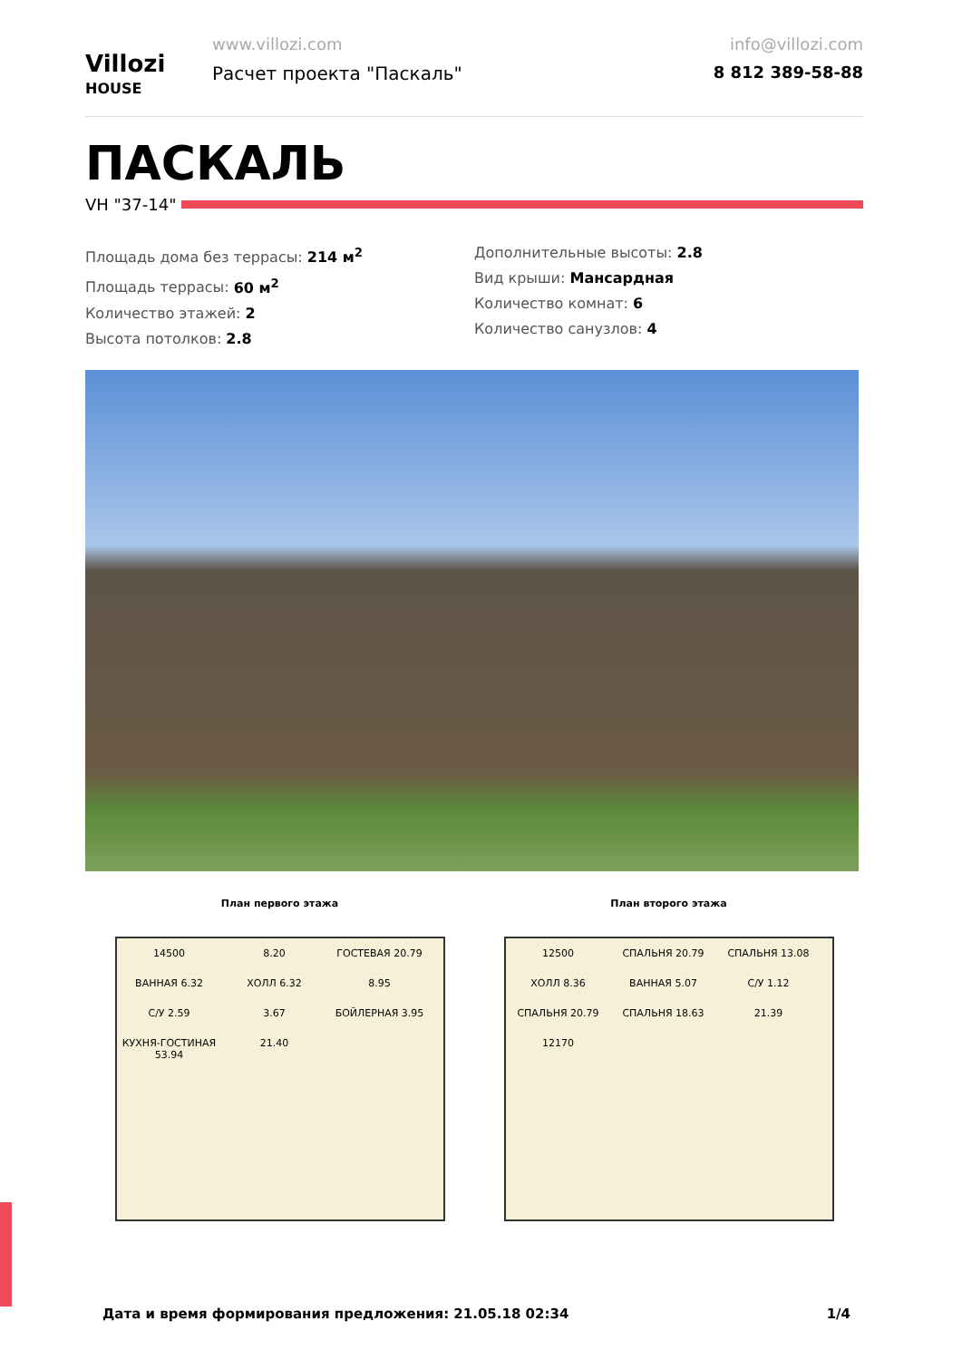Villozi
HOUSE
www.villozi.com
Расчет проекта "Паскаль"
info@villozi.com
8 812 389-58-88
ПАСКАЛЬ
VH "37-14"
Площадь дома без террасы: 214 м<sup>2</sup>
Площадь террасы: 60 м<sup>2</sup>
Количество этажей: 2
Высота потолков: 2.8
Дополнительные высоты: 2.8
Вид крыши: Мансардная
Количество комнат: 6
Количество санузлов: 4
План первого этажа
14500 8.20 ГОСТЕВАЯ 20.79 ВАННАЯ 6.32 ХОЛЛ 6.32 8.95 С/У 2.59 3.67 БОЙЛЕРНАЯ 3.95 КУХНЯ-ГОСТИНАЯ 53.94 21.40
План второго этажа
12500 СПАЛЬНЯ 20.79 СПАЛЬНЯ 13.08 ХОЛЛ 8.36 ВАННАЯ 5.07 С/У 1.12 СПАЛЬНЯ 20.79 СПАЛЬНЯ 18.63 21.39 12170
Дата и время формирования предложения: 21.05.18 02:34 1/4